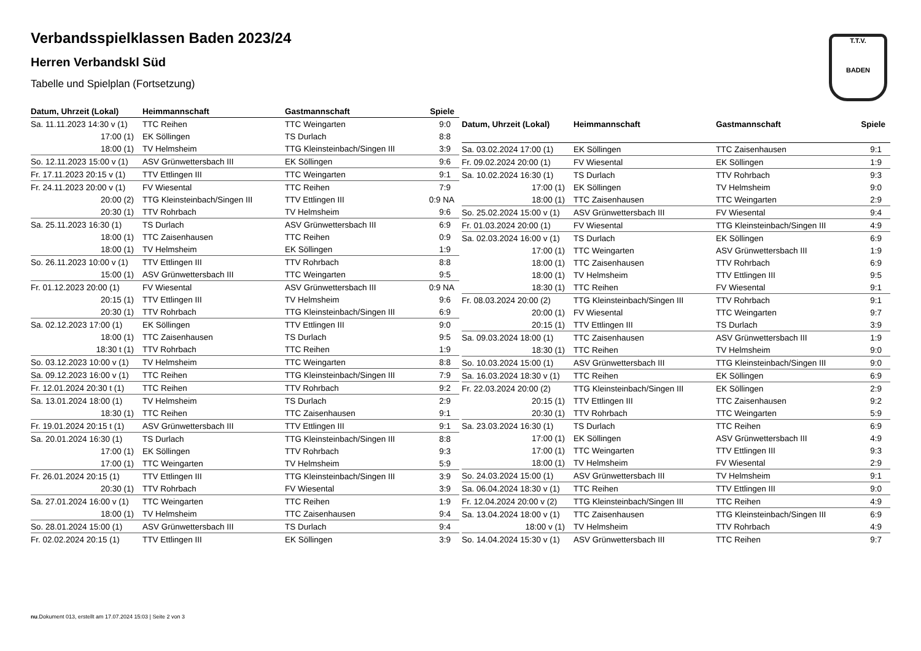Verbandsspielklassen Baden 2023/24
Herren Verbandskl Süd
Tabelle und Spielplan (Fortsetzung)
T.T.V.
BADEN
| Datum, Uhrzeit (Lokal) | Heimmannschaft | Gastmannschaft | Spiele |
| --- | --- | --- | --- |
| Sa. 11.11.2023 14:30 v (1) | TTC Reihen | TTC Weingarten | 9:0 |
| 17:00 (1) | EK Söllingen | TS Durlach | 8:8 |
| 18:00 (1) | TV Helmsheim | TTG Kleinsteinbach/Singen III | 3:9 |
| So. 12.11.2023 15:00 v (1) | ASV Grünwettersbach III | EK Söllingen | 9:6 |
| Fr. 17.11.2023 20:15 v (1) | TTV Ettlingen III | TTC Weingarten | 9:1 |
| Fr. 24.11.2023 20:00 v (1) | FV Wiesental | TTC Reihen | 7:9 |
| 20:00 (2) | TTG Kleinsteinbach/Singen III | TTV Ettlingen III | 0:9 NA |
| 20:30 (1) | TTV Rohrbach | TV Helmsheim | 9:6 |
| Sa. 25.11.2023 16:30 (1) | TS Durlach | ASV Grünwettersbach III | 6:9 |
| 18:00 (1) | TTC Zaisenhausen | TTC Reihen | 0:9 |
| 18:00 (1) | TV Helmsheim | EK Söllingen | 1:9 |
| So. 26.11.2023 10:00 v (1) | TTV Ettlingen III | TTV Rohrbach | 8:8 |
| 15:00 (1) | ASV Grünwettersbach III | TTC Weingarten | 9:5 |
| Fr. 01.12.2023 20:00 (1) | FV Wiesental | ASV Grünwettersbach III | 0:9 NA |
| 20:15 (1) | TTV Ettlingen III | TV Helmsheim | 9:6 |
| 20:30 (1) | TTV Rohrbach | TTG Kleinsteinbach/Singen III | 6:9 |
| Sa. 02.12.2023 17:00 (1) | EK Söllingen | TTV Ettlingen III | 9:0 |
| 18:00 (1) | TTC Zaisenhausen | TS Durlach | 9:5 |
| 18:30 t (1) | TTV Rohrbach | TTC Reihen | 1:9 |
| So. 03.12.2023 10:00 v (1) | TV Helmsheim | TTC Weingarten | 8:8 |
| Sa. 09.12.2023 16:00 v (1) | TTC Reihen | TTG Kleinsteinbach/Singen III | 7:9 |
| Fr. 12.01.2024 20:30 t (1) | TTC Reihen | TTV Rohrbach | 9:2 |
| Sa. 13.01.2024 18:00 (1) | TV Helmsheim | TS Durlach | 2:9 |
| 18:30 (1) | TTC Reihen | TTC Zaisenhausen | 9:1 |
| Fr. 19.01.2024 20:15 t (1) | ASV Grünwettersbach III | TTV Ettlingen III | 9:1 |
| Sa. 20.01.2024 16:30 (1) | TS Durlach | TTG Kleinsteinbach/Singen III | 8:8 |
| 17:00 (1) | EK Söllingen | TTV Rohrbach | 9:3 |
| 17:00 (1) | TTC Weingarten | TV Helmsheim | 5:9 |
| Fr. 26.01.2024 20:15 (1) | TTV Ettlingen III | TTG Kleinsteinbach/Singen III | 3:9 |
| 20:30 (1) | TTV Rohrbach | FV Wiesental | 3:9 |
| Sa. 27.01.2024 16:00 v (1) | TTC Weingarten | TTC Reihen | 1:9 |
| 18:00 (1) | TV Helmsheim | TTC Zaisenhausen | 9:4 |
| So. 28.01.2024 15:00 (1) | ASV Grünwettersbach III | TS Durlach | 9:4 |
| Fr. 02.02.2024 20:15 (1) | TTV Ettlingen III | EK Söllingen | 3:9 |
| Datum, Uhrzeit (Lokal) | Heimmannschaft | Gastmannschaft | Spiele |
| --- | --- | --- | --- |
| Sa. 03.02.2024 17:00 (1) | EK Söllingen | TTC Zaisenhausen | 9:1 |
| Fr. 09.02.2024 20:00 (1) | FV Wiesental | EK Söllingen | 1:9 |
| Sa. 10.02.2024 16:30 (1) | TS Durlach | TTV Rohrbach | 9:3 |
| 17:00 (1) | EK Söllingen | TV Helmsheim | 9:0 |
| 18:00 (1) | TTC Zaisenhausen | TTC Weingarten | 2:9 |
| So. 25.02.2024 15:00 v (1) | ASV Grünwettersbach III | FV Wiesental | 9:4 |
| Fr. 01.03.2024 20:00 (1) | FV Wiesental | TTG Kleinsteinbach/Singen III | 4:9 |
| Sa. 02.03.2024 16:00 v (1) | TS Durlach | EK Söllingen | 6:9 |
| 17:00 (1) | TTC Weingarten | ASV Grünwettersbach III | 1:9 |
| 18:00 (1) | TTC Zaisenhausen | TTV Rohrbach | 6:9 |
| 18:00 (1) | TV Helmsheim | TTV Ettlingen III | 9:5 |
| 18:30 (1) | TTC Reihen | FV Wiesental | 9:1 |
| Fr. 08.03.2024 20:00 (2) | TTG Kleinsteinbach/Singen III | TTV Rohrbach | 9:1 |
| 20:00 (1) | FV Wiesental | TTC Weingarten | 9:7 |
| 20:15 (1) | TTV Ettlingen III | TS Durlach | 3:9 |
| Sa. 09.03.2024 18:00 (1) | TTC Zaisenhausen | ASV Grünwettersbach III | 1:9 |
| 18:30 (1) | TTC Reihen | TV Helmsheim | 9:0 |
| So. 10.03.2024 15:00 (1) | ASV Grünwettersbach III | TTG Kleinsteinbach/Singen III | 9:0 |
| Sa. 16.03.2024 18:30 v (1) | TTC Reihen | EK Söllingen | 6:9 |
| Fr. 22.03.2024 20:00 (2) | TTG Kleinsteinbach/Singen III | EK Söllingen | 2:9 |
| 20:15 (1) | TTV Ettlingen III | TTC Zaisenhausen | 9:2 |
| 20:30 (1) | TTV Rohrbach | TTC Weingarten | 5:9 |
| Sa. 23.03.2024 16:30 (1) | TS Durlach | TTC Reihen | 6:9 |
| 17:00 (1) | EK Söllingen | ASV Grünwettersbach III | 4:9 |
| 17:00 (1) | TTC Weingarten | TTV Ettlingen III | 9:3 |
| 18:00 (1) | TV Helmsheim | FV Wiesental | 2:9 |
| So. 24.03.2024 15:00 (1) | ASV Grünwettersbach III | TV Helmsheim | 9:1 |
| Sa. 06.04.2024 18:30 v (1) | TTC Reihen | TTV Ettlingen III | 9:0 |
| Fr. 12.04.2024 20:00 v (2) | TTG Kleinsteinbach/Singen III | TTC Reihen | 4:9 |
| Sa. 13.04.2024 18:00 v (1) | TTC Zaisenhausen | TTG Kleinsteinbach/Singen III | 6:9 |
| 18:00 v (1) | TV Helmsheim | TTV Rohrbach | 4:9 |
| So. 14.04.2024 15:30 v (1) | ASV Grünwettersbach III | TTC Reihen | 9:7 |
nu.Dokument 013, erstellt am 17.07.2024 15:03 | Seite 2 von 3